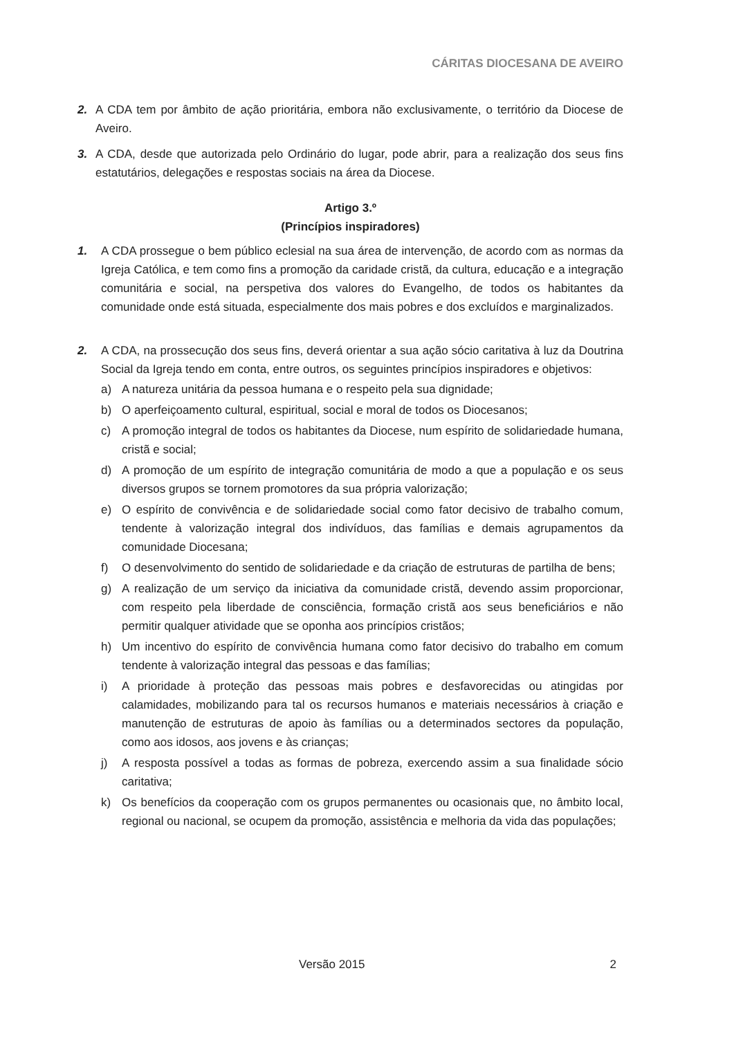CÁRITAS DIOCESANA DE AVEIRO
2. A CDA tem por âmbito de ação prioritária, embora não exclusivamente, o território da Diocese de Aveiro.
3. A CDA, desde que autorizada pelo Ordinário do lugar, pode abrir, para a realização dos seus fins estatutários, delegações e respostas sociais na área da Diocese.
Artigo 3.º
(Princípios inspiradores)
1. A CDA prossegue o bem público eclesial na sua área de intervenção, de acordo com as normas da Igreja Católica, e tem como fins a promoção da caridade cristã, da cultura, educação e a integração comunitária e social, na perspetiva dos valores do Evangelho, de todos os habitantes da comunidade onde está situada, especialmente dos mais pobres e dos excluídos e marginalizados.
2. A CDA, na prossecução dos seus fins, deverá orientar a sua ação sócio caritativa à luz da Doutrina Social da Igreja tendo em conta, entre outros, os seguintes princípios inspiradores e objetivos:
a) A natureza unitária da pessoa humana e o respeito pela sua dignidade;
b) O aperfeiçoamento cultural, espiritual, social e moral de todos os Diocesanos;
c) A promoção integral de todos os habitantes da Diocese, num espírito de solidariedade humana, cristã e social;
d) A promoção de um espírito de integração comunitária de modo a que a população e os seus diversos grupos se tornem promotores da sua própria valorização;
e) O espírito de convivência e de solidariedade social como fator decisivo de trabalho comum, tendente à valorização integral dos indivíduos, das famílias e demais agrupamentos da comunidade Diocesana;
f) O desenvolvimento do sentido de solidariedade e da criação de estruturas de partilha de bens;
g) A realização de um serviço da iniciativa da comunidade cristã, devendo assim proporcionar, com respeito pela liberdade de consciência, formação cristã aos seus beneficiários e não permitir qualquer atividade que se oponha aos princípios cristãos;
h) Um incentivo do espírito de convivência humana como fator decisivo do trabalho em comum tendente à valorização integral das pessoas e das famílias;
i) A prioridade à proteção das pessoas mais pobres e desfavorecidas ou atingidas por calamidades, mobilizando para tal os recursos humanos e materiais necessários à criação e manutenção de estruturas de apoio às famílias ou a determinados sectores da população, como aos idosos, aos jovens e às crianças;
j) A resposta possível a todas as formas de pobreza, exercendo assim a sua finalidade sócio caritativa;
k) Os benefícios da cooperação com os grupos permanentes ou ocasionais que, no âmbito local, regional ou nacional, se ocupem da promoção, assistência e melhoria da vida das populações;
Versão 2015 2